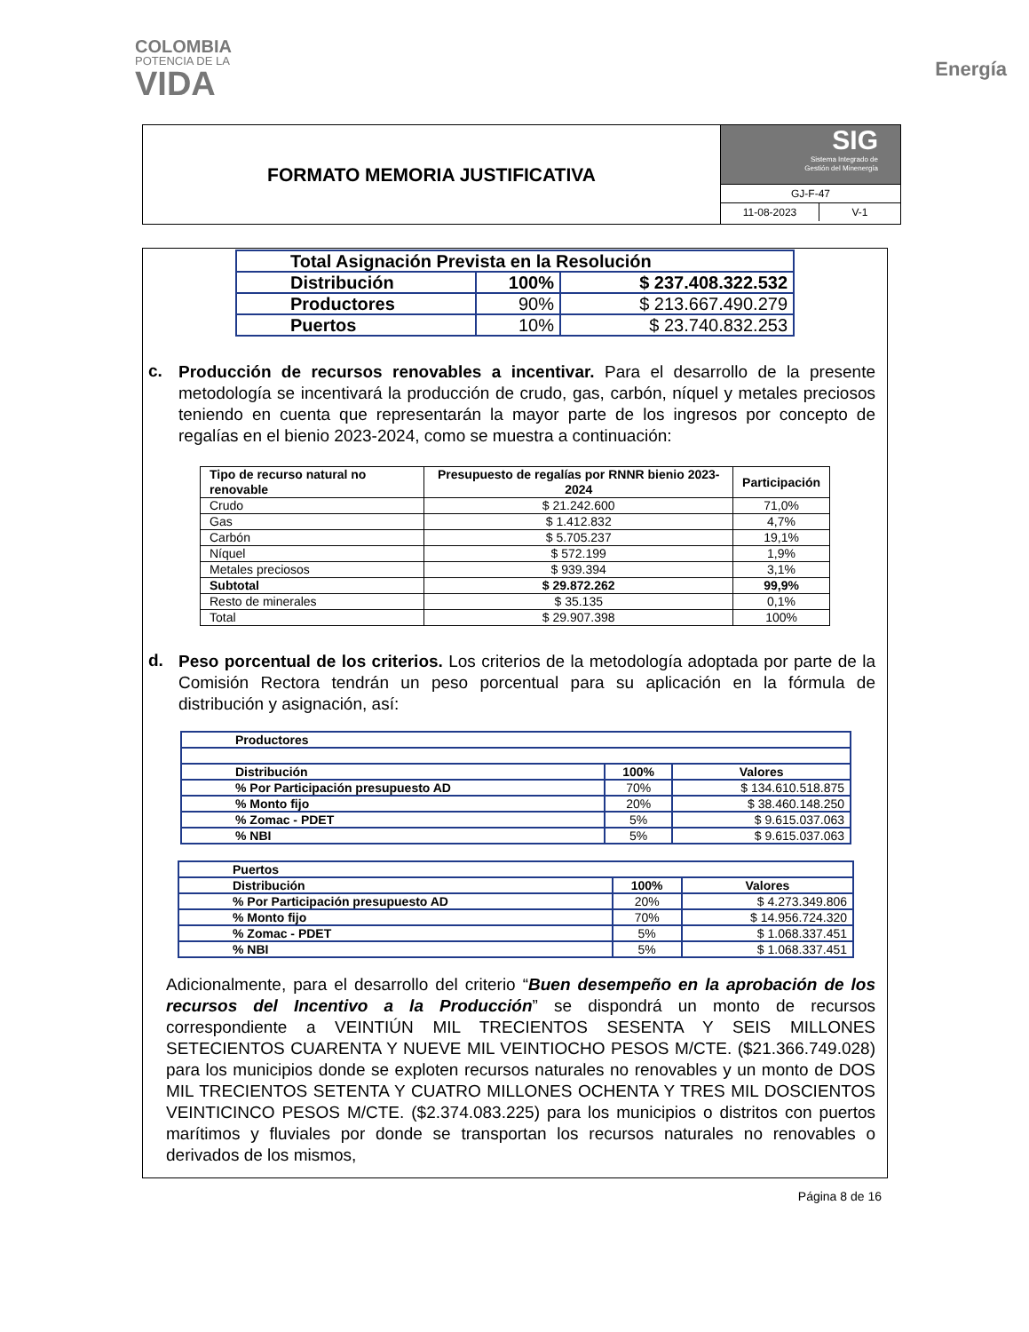COLOMBIA
POTENCIA DE LA
VIDA
Energía
FORMATO MEMORIA JUSTIFICATIVA
SIG
Sistema Integrado de
Gestión del Minenergía
GJ-F-47
11-08-2023 V-1
| Total Asignación Prevista en la Resolución | | |
| Distribución | 100% | $ 237.408.322.532 |
| Productores | 90% | $ 213.667.490.279 |
| Puertos | 10% | $ 23.740.832.253 |
c.
Producción de recursos renovables a incentivar. Para el desarrollo de la presente metodología se incentivará la producción de crudo, gas, carbón, níquel y metales preciosos teniendo en cuenta que representarán la mayor parte de los ingresos por concepto de regalías en el bienio 2023-2024, como se muestra a continuación:
| Tipo de recurso natural no renovable | Presupuesto de regalías por RNNR bienio 2023-2024 | Participación |
| --- | --- | --- |
| Crudo | $ 21.242.600 | 71,0% |
| Gas | $ 1.412.832 | 4,7% |
| Carbón | $ 5.705.237 | 19,1% |
| Níquel | $ 572.199 | 1,9% |
| Metales preciosos | $ 939.394 | 3,1% |
| Subtotal | $ 29.872.262 | 99,9% |
| Resto de minerales | $ 35.135 | 0,1% |
| Total | $ 29.907.398 | 100% |
d.
Peso porcentual de los criterios. Los criterios de la metodología adoptada por parte de la Comisión Rectora tendrán un peso porcentual para su aplicación en la fórmula de distribución y asignación, así:
| Productores | | |
| Distribución | 100% | Valores |
| % Por Participación presupuesto AD | 70% | $ 134.610.518.875 |
| % Monto fijo | 20% | $ 38.460.148.250 |
| % Zomac - PDET | 5% | $ 9.615.037.063 |
| % NBI | 5% | $ 9.615.037.063 |
| Puertos | | |
| Distribución | 100% | Valores |
| % Por Participación presupuesto AD | 20% | $ 4.273.349.806 |
| % Monto fijo | 70% | $ 14.956.724.320 |
| % Zomac - PDET | 5% | $ 1.068.337.451 |
| % NBI | 5% | $ 1.068.337.451 |
Adicionalmente, para el desarrollo del criterio “Buen desempeño en la aprobación de los recursos del Incentivo a la Producción” se dispondrá un monto de recursos correspondiente a VEINTIÚN MIL TRECIENTOS SESENTA Y SEIS MILLONES SETECIENTOS CUARENTA Y NUEVE MIL VEINTIOCHO PESOS M/CTE. ($21.366.749.028) para los municipios donde se exploten recursos naturales no renovables y un monto de DOS MIL TRECIENTOS SETENTA Y CUATRO MILLONES OCHENTA Y TRES MIL DOSCIENTOS VEINTICINCO PESOS M/CTE. ($2.374.083.225) para los municipios o distritos con puertos marítimos y fluviales por donde se transportan los recursos naturales no renovables o derivados de los mismos,
Página 8 de 16